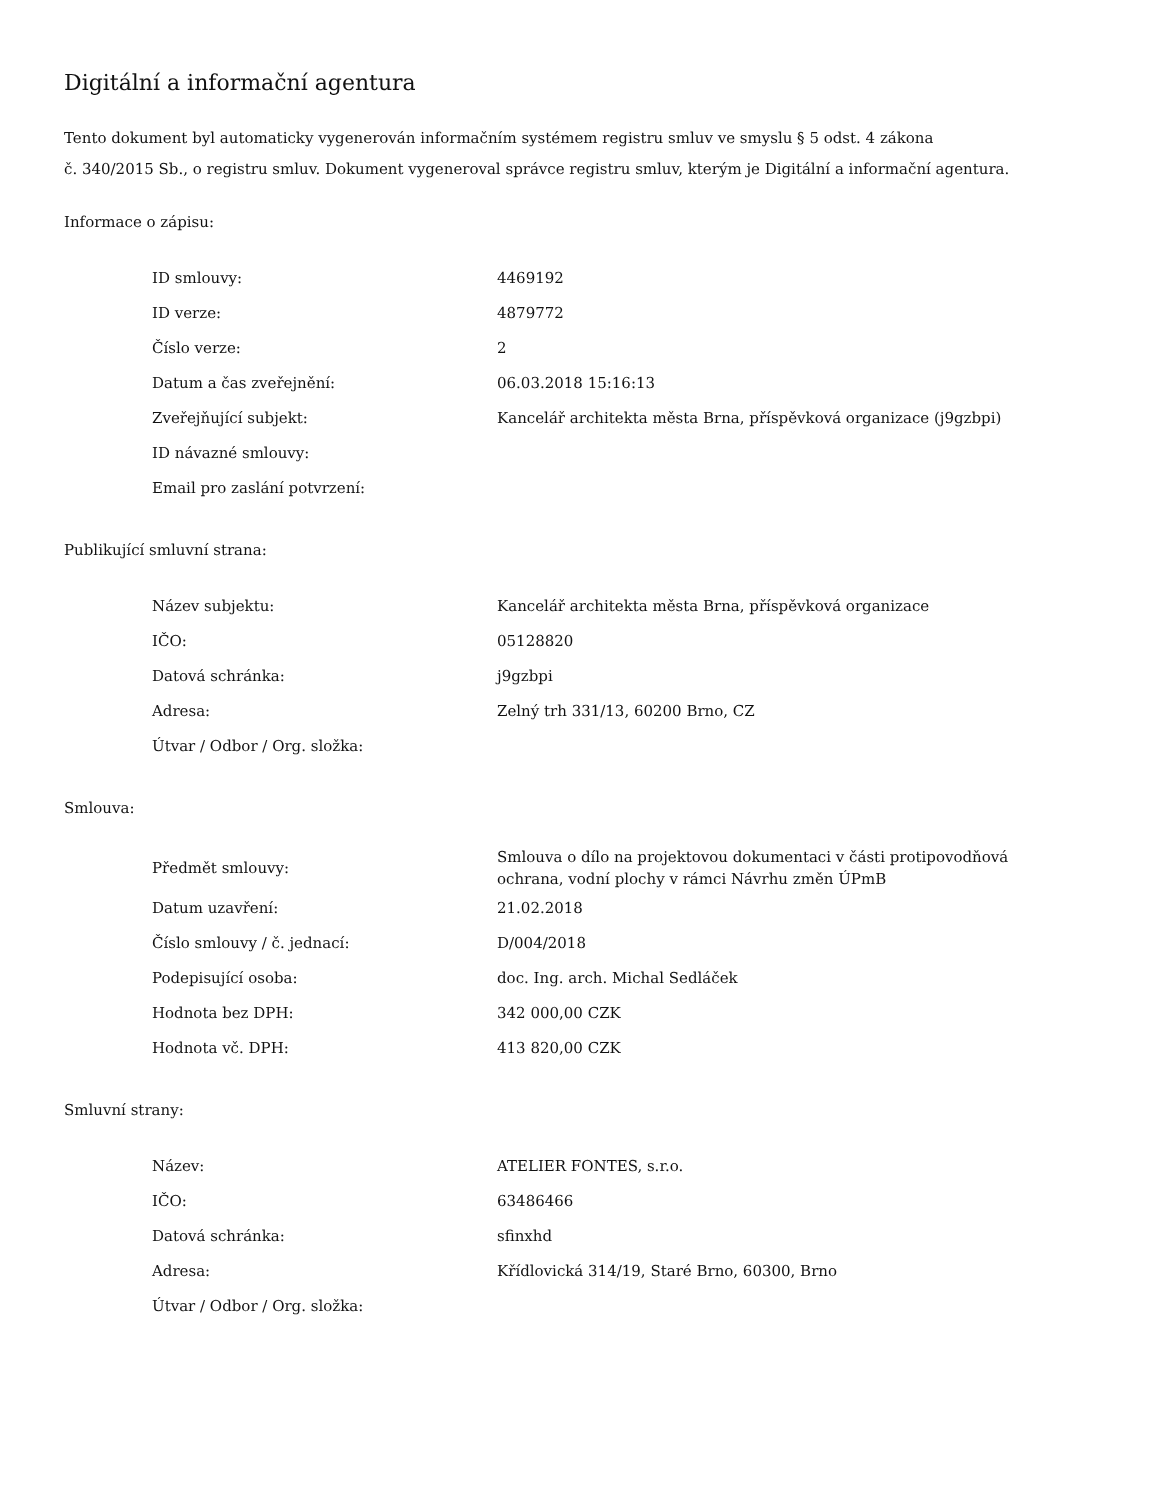Digitální a informační agentura
Tento dokument byl automaticky vygenerován informačním systémem registru smluv ve smyslu § 5 odst. 4 zákona
č. 340/2015 Sb., o registru smluv. Dokument vygeneroval správce registru smluv, kterým je Digitální a informační agentura.
Informace o zápisu:
| ID smlouvy: | 4469192 |
| ID verze: | 4879772 |
| Číslo verze: | 2 |
| Datum a čas zveřejnění: | 06.03.2018 15:16:13 |
| Zveřejňující subjekt: | Kancelář architekta města Brna, příspěvková organizace (j9gzbpi) |
| ID návazné smlouvy: | |
| Email pro zaslání potvrzení: | |
Publikující smluvní strana:
| Název subjektu: | Kancelář architekta města Brna, příspěvková organizace |
| IČO: | 05128820 |
| Datová schránka: | j9gzbpi |
| Adresa: | Zelný trh 331/13, 60200 Brno, CZ |
| Útvar / Odbor / Org. složka: | |
Smlouva:
| Předmět smlouvy: | Smlouva o dílo na projektovou dokumentaci v části protipovodňová ochrana, vodní plochy v rámci Návrhu změn ÚPmB |
| Datum uzavření: | 21.02.2018 |
| Číslo smlouvy / č. jednací: | D/004/2018 |
| Podepisující osoba: | doc. Ing. arch. Michal Sedláček |
| Hodnota bez DPH: | 342 000,00 CZK |
| Hodnota vč. DPH: | 413 820,00 CZK |
Smluvní strany:
| Název: | ATELIER FONTES, s.r.o. |
| IČO: | 63486466 |
| Datová schránka: | sfinxhd |
| Adresa: | Křídlovická 314/19, Staré Brno, 60300, Brno |
| Útvar / Odbor / Org. složka: | |